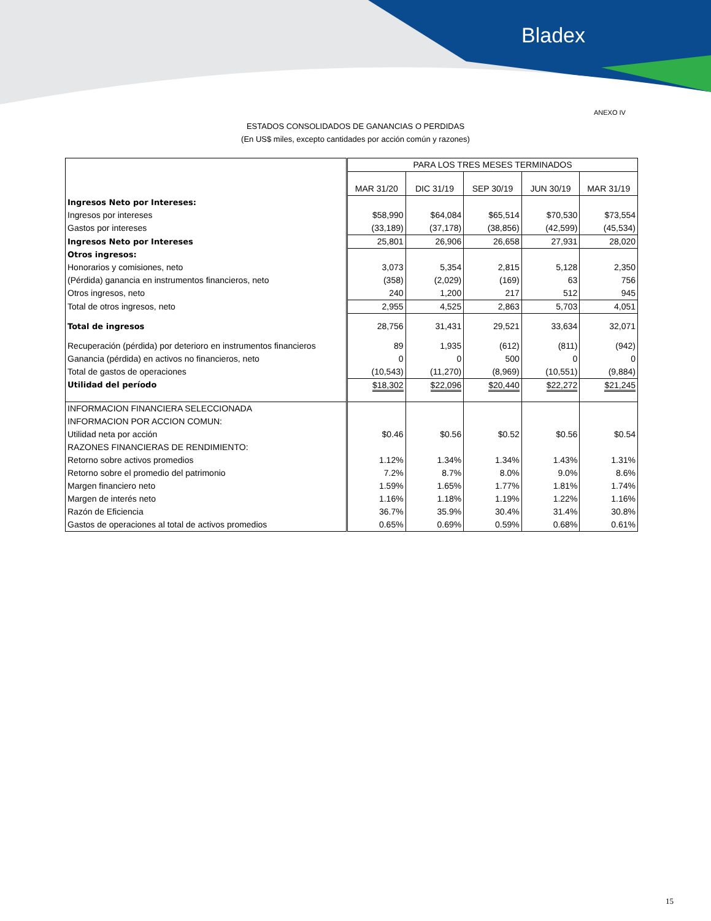Bladex
ANEXO IV
ESTADOS CONSOLIDADOS DE GANANCIAS O PERDIDAS
(En US$ miles, excepto cantidades por acción común y razones)
| | PARA LOS TRES MESES TERMINADOS | | | | |
| | MAR 31/20 | DIC 31/19 | SEP 30/19 | JUN 30/19 | MAR 31/19 |
| Ingresos Neto por Intereses: | | | | | |
| Ingresos por intereses | $58,990 | $64,084 | $65,514 | $70,530 | $73,554 |
| Gastos por intereses | (33,189) | (37,178) | (38,856) | (42,599) | (45,534) |
| Ingresos Neto por Intereses | 25,801 | 26,906 | 26,658 | 27,931 | 28,020 |
| Otros ingresos: | | | | | |
| Honorarios y comisiones, neto | 3,073 | 5,354 | 2,815 | 5,128 | 2,350 |
| (Pérdida) ganancia en instrumentos financieros, neto | (358) | (2,029) | (169) | 63 | 756 |
| Otros ingresos, neto | 240 | 1,200 | 217 | 512 | 945 |
| Total de otros ingresos, neto | 2,955 | 4,525 | 2,863 | 5,703 | 4,051 |
| Total de ingresos | 28,756 | 31,431 | 29,521 | 33,634 | 32,071 |
| Recuperación (pérdida) por deterioro en instrumentos financieros | 89 | 1,935 | (612) | (811) | (942) |
| Ganancia (pérdida) en activos no financieros, neto | 0 | 0 | 500 | 0 | 0 |
| Total de gastos de operaciones | (10,543) | (11,270) | (8,969) | (10,551) | (9,884) |
| Utilidad del período | $18,302 | $22,096 | $20,440 | $22,272 | $21,245 |
| INFORMACION FINANCIERA SELECCIONADA | | | | | |
| INFORMACION POR ACCION COMUN: | | | | | |
| Utilidad neta por acción | $0.46 | $0.56 | $0.52 | $0.56 | $0.54 |
| RAZONES FINANCIERAS DE RENDIMIENTO: | | | | | |
| Retorno sobre activos promedios | 1.12% | 1.34% | 1.34% | 1.43% | 1.31% |
| Retorno sobre el promedio del patrimonio | 7.2% | 8.7% | 8.0% | 9.0% | 8.6% |
| Margen financiero neto | 1.59% | 1.65% | 1.77% | 1.81% | 1.74% |
| Margen de interés neto | 1.16% | 1.18% | 1.19% | 1.22% | 1.16% |
| Razón de Eficiencia | 36.7% | 35.9% | 30.4% | 31.4% | 30.8% |
| Gastos de operaciones al total de activos promedios | 0.65% | 0.69% | 0.59% | 0.68% | 0.61% |
15